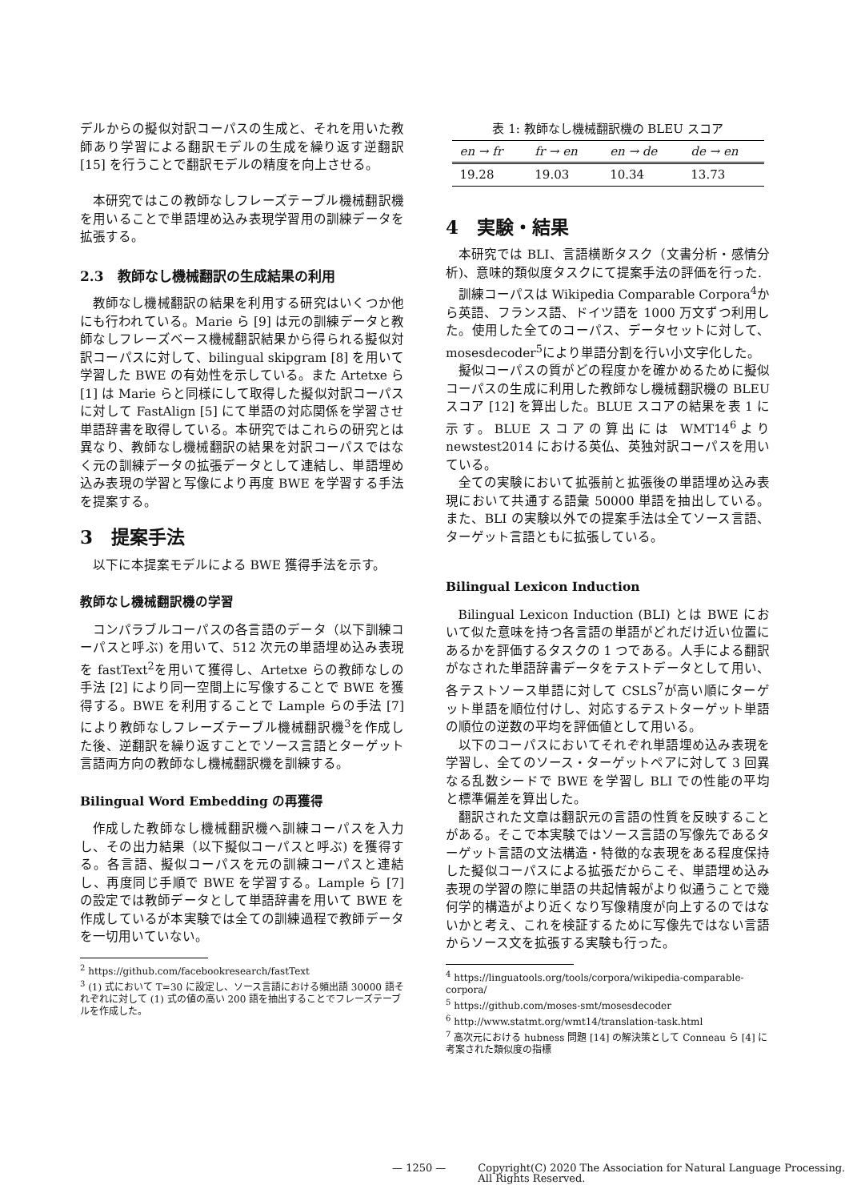デルからの擬似対訳コーパスの生成と、それを用いた教師あり学習による翻訳モデルの生成を繰り返す逆翻訳 [15] を行うことで翻訳モデルの精度を向上させる。
本研究ではこの教師なしフレーズテーブル機械翻訳機を用いることで単語埋め込み表現学習用の訓練データを拡張する。
2.3　教師なし機械翻訳の生成結果の利用
教師なし機械翻訳の結果を利用する研究はいくつか他にも行われている。Marie ら [9] は元の訓練データと教師なしフレーズベース機械翻訳結果から得られる擬似対訳コーパスに対して、bilingual skipgram [8] を用いて学習した BWE の有効性を示している。また Artetxe ら [1] は Marie らと同様にして取得した擬似対訳コーパスに対して FastAlign [5] にて単語の対応関係を学習させ単語辞書を取得している。本研究ではこれらの研究とは異なり、教師なし機械翻訳の結果を対訳コーパスではなく元の訓練データの拡張データとして連結し、単語埋め込み表現の学習と写像により再度 BWE を学習する手法を提案する。
3　提案手法
以下に本提案モデルによる BWE 獲得手法を示す。
教師なし機械翻訳機の学習
コンパラブルコーパスの各言語のデータ（以下訓練コーパスと呼ぶ) を用いて、512 次元の単語埋め込み表現を fastText<sup>2</sup>を用いて獲得し、Artetxe らの教師なしの手法 [2] により同一空間上に写像することで BWE を獲得する。BWE を利用することで Lample らの手法 [7] により教師なしフレーズテーブル機械翻訳機<sup>3</sup>を作成した後、逆翻訳を繰り返すことでソース言語とターゲット言語両方向の教師なし機械翻訳機を訓練する。
Bilingual Word Embedding の再獲得
作成した教師なし機械翻訳機へ訓練コーパスを入力し、その出力結果（以下擬似コーパスと呼ぶ) を獲得する。各言語、擬似コーパスを元の訓練コーパスと連結し、再度同じ手順で BWE を学習する。Lample ら [7] の設定では教師データとして単語辞書を用いて BWE を作成しているが本実験では全ての訓練過程で教師データを一切用いていない。
<sup>2</sup> https://github.com/facebookresearch/fastText
<sup>3</sup> (1) 式において T=30 に設定し、ソース言語における頻出語 30000 語それぞれに対して (1) 式の値の高い 200 語を抽出することでフレーズテーブルを作成した。
表 1: 教師なし機械翻訳機の BLEU スコア
| en → fr | fr → en | en → de | de → en |
| --- | --- | --- | --- |
| 19.28 | 19.03 | 10.34 | 13.73 |
4　実験・結果
本研究では BLI、言語横断タスク（文書分析・感情分析)、意味的類似度タスクにて提案手法の評価を行った.
訓練コーパスは Wikipedia Comparable Corpora<sup>4</sup>から英語、フランス語、ドイツ語を 1000 万文ずつ利用した。使用した全てのコーパス、データセットに対して、mosesdecoder<sup>5</sup>により単語分割を行い小文字化した。
擬似コーパスの質がどの程度かを確かめるために擬似コーパスの生成に利用した教師なし機械翻訳機の BLEU スコア [12] を算出した。BLUE スコアの結果を表 1 に示す。BLUE スコアの算出には WMT14<sup>6</sup>より newstest2014 における英仏、英独対訳コーパスを用いている。
全ての実験において拡張前と拡張後の単語埋め込み表現において共通する語彙 50000 単語を抽出している。また、BLI の実験以外での提案手法は全てソース言語、ターゲット言語ともに拡張している。
Bilingual Lexicon Induction
Bilingual Lexicon Induction (BLI) とは BWE において似た意味を持つ各言語の単語がどれだけ近い位置にあるかを評価するタスクの 1 つである。人手による翻訳がなされた単語辞書データをテストデータとして用い、各テストソース単語に対して CSLS<sup>7</sup>が高い順にターゲット単語を順位付けし、対応するテストターゲット単語の順位の逆数の平均を評価値として用いる。
以下のコーパスにおいてそれぞれ単語埋め込み表現を学習し、全てのソース・ターゲットペアに対して 3 回異なる乱数シードで BWE を学習し BLI での性能の平均と標準偏差を算出した。
翻訳された文章は翻訳元の言語の性質を反映することがある。そこで本実験ではソース言語の写像先であるターゲット言語の文法構造・特徴的な表現をある程度保持した擬似コーパスによる拡張だからこそ、単語埋め込み表現の学習の際に単語の共起情報がより似通うことで幾何学的構造がより近くなり写像精度が向上するのではないかと考え、これを検証するために写像先ではない言語からソース文を拡張する実験も行った。
<sup>4</sup> https://linguatools.org/tools/corpora/wikipedia-comparable-corpora/
<sup>5</sup> https://github.com/moses-smt/mosesdecoder
<sup>6</sup> http://www.statmt.org/wmt14/translation-task.html
<sup>7</sup> 高次元における hubness 問題 [14] の解決策として Conneau ら [4] に考案された類似度の指標
— 1250 — Copyright(C) 2020 The Association for Natural Language Processing.
All Rights Reserved.